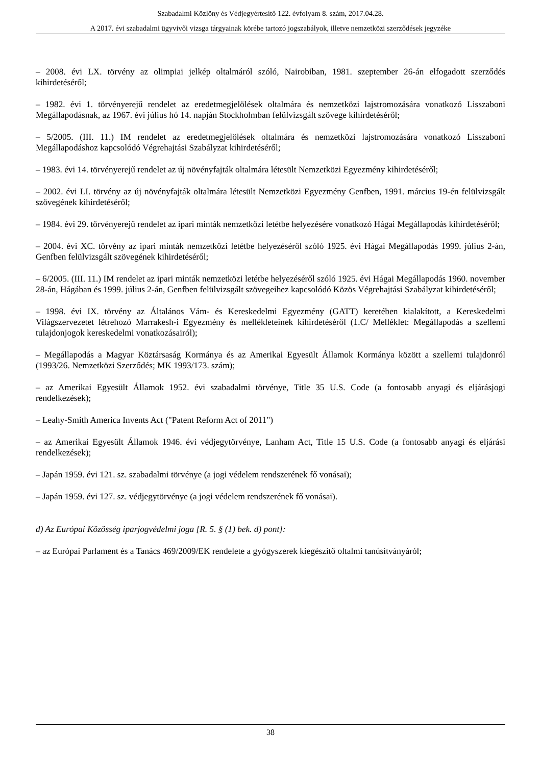Szabadalmi Közlöny és Védjegyértesítő 122. évfolyam 8. szám, 2017.04.28.
A 2017. évi szabadalmi ügyvivői vizsga tárgyainak körébe tartozó jogszabályok, illetve nemzetközi szerződések jegyzéke
– 2008. évi LX. törvény az olimpiai jelkép oltalmáról szóló, Nairobiban, 1981. szeptember 26-án elfogadott szerződés kihirdetéséről;
– 1982. évi 1. törvényerejű rendelet az eredetmegjelölések oltalmára és nemzetközi lajstromozására vonatkozó Lisszaboni Megállapodásnak, az 1967. évi július hó 14. napján Stockholmban felülvizsgált szövege kihirdetéséről;
– 5/2005. (III. 11.) IM rendelet az eredetmegjelölések oltalmára és nemzetközi lajstromozására vonatkozó Lisszaboni Megállapodáshoz kapcsolódó Végrehajtási Szabályzat kihirdetéséről;
– 1983. évi 14. törvényerejű rendelet az új növényfajták oltalmára létesült Nemzetközi Egyezmény kihirdetéséről;
– 2002. évi LI. törvény az új növényfajták oltalmára létesült Nemzetközi Egyezmény Genfben, 1991. március 19-én felülvizsgált szövegének kihirdetéséről;
– 1984. évi 29. törvényerejű rendelet az ipari minták nemzetközi letétbe helyezésére vonatkozó Hágai Megállapodás kihirdetéséről;
– 2004. évi XC. törvény az ipari minták nemzetközi letétbe helyezéséről szóló 1925. évi Hágai Megállapodás 1999. július 2-án, Genfben felülvizsgált szövegének kihirdetéséről;
– 6/2005. (III. 11.) IM rendelet az ipari minták nemzetközi letétbe helyezéséről szóló 1925. évi Hágai Megállapodás 1960. november 28-án, Hágában és 1999. július 2-án, Genfben felülvizsgált szövegeihez kapcsolódó Közös Végrehajtási Szabályzat kihirdetéséről;
– 1998. évi IX. törvény az Általános Vám- és Kereskedelmi Egyezmény (GATT) keretében kialakított, a Kereskedelmi Világszervezetet létrehozó Marrakesh-i Egyezmény és mellékleteinek kihirdetéséről (1.C/ Melléklet: Megállapodás a szellemi tulajdonjogok kereskedelmi vonatkozásairól);
– Megállapodás a Magyar Köztársaság Kormánya és az Amerikai Egyesült Államok Kormánya között a szellemi tulajdonról (1993/26. Nemzetközi Szerződés; MK 1993/173. szám);
– az Amerikai Egyesült Államok 1952. évi szabadalmi törvénye, Title 35 U.S. Code (a fontosabb anyagi és eljárásjogi rendelkezések);
– Leahy-Smith America Invents Act ("Patent Reform Act of 2011")
– az Amerikai Egyesült Államok 1946. évi védjegytörvénye, Lanham Act, Title 15 U.S. Code (a fontosabb anyagi és eljárási rendelkezések);
– Japán 1959. évi 121. sz. szabadalmi törvénye (a jogi védelem rendszerének fő vonásai);
– Japán 1959. évi 127. sz. védjegytörvénye (a jogi védelem rendszerének fő vonásai).
d) Az Európai Közösség iparjogvédelmi joga [R. 5. § (1) bek. d) pont]:
– az Európai Parlament és a Tanács 469/2009/EK rendelete a gyógyszerek kiegészítő oltalmi tanúsítványáról;
38